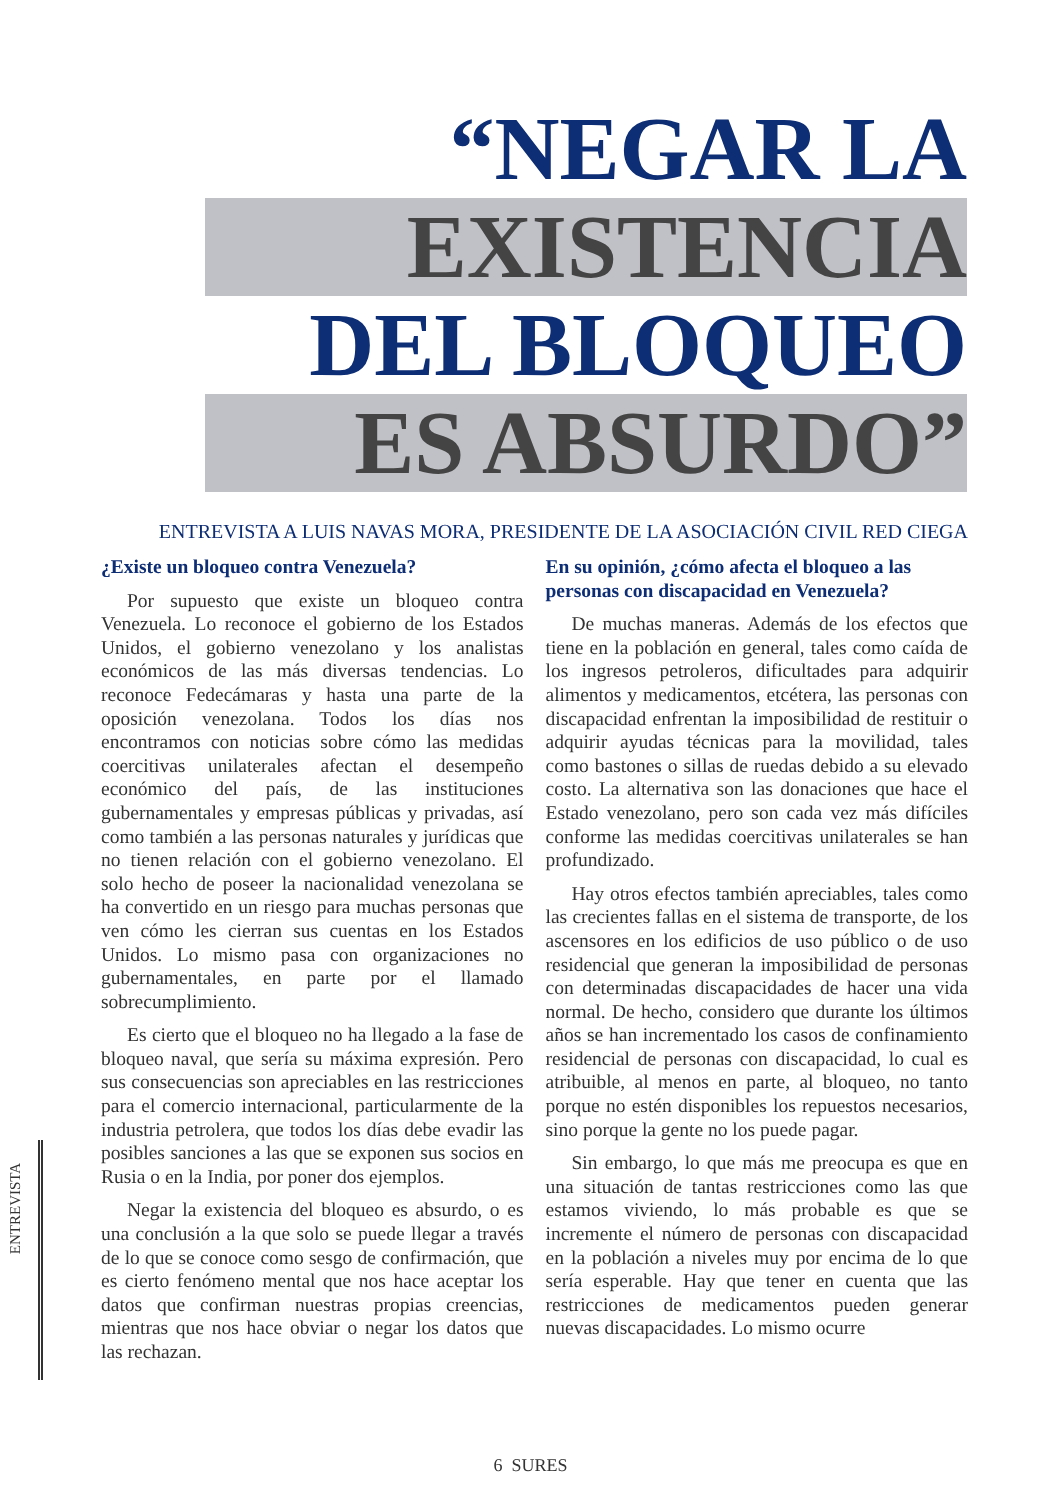“NEGAR LA
EXISTENCIA
DEL BLOQUEO
ES ABSURDO”
ENTREVISTA A LUIS NAVAS MORA, PRESIDENTE DE LA ASOCIACIÓN CIVIL RED CIEGA
¿Existe un bloqueo contra Venezuela?
Por supuesto que existe un bloqueo contra Venezuela. Lo reconoce el gobierno de los Estados Unidos, el gobierno venezolano y los analistas económicos de las más diversas tendencias. Lo reconoce Fedecámaras y hasta una parte de la oposición venezolana. Todos los días nos encontramos con noticias sobre cómo las medidas coercitivas unilaterales afectan el desempeño económico del país, de las instituciones gubernamentales y empresas públicas y privadas, así como también a las personas naturales y jurídicas que no tienen relación con el gobierno venezolano. El solo hecho de poseer la nacionalidad venezolana se ha convertido en un riesgo para muchas personas que ven cómo les cierran sus cuentas en los Estados Unidos. Lo mismo pasa con organizaciones no gubernamentales, en parte por el llamado sobrecumplimiento.
Es cierto que el bloqueo no ha llegado a la fase de bloqueo naval, que sería su máxima expresión. Pero sus consecuencias son apreciables en las restricciones para el comercio internacional, particularmente de la industria petrolera, que todos los días debe evadir las posibles sanciones a las que se exponen sus socios en Rusia o en la India, por poner dos ejemplos.
Negar la existencia del bloqueo es absurdo, o es una conclusión a la que solo se puede llegar a través de lo que se conoce como sesgo de confirmación, que es cierto fenómeno mental que nos hace aceptar los datos que confirman nuestras propias creencias, mientras que nos hace obviar o negar los datos que las rechazan.
En su opinión, ¿cómo afecta el bloqueo a las personas con discapacidad en Venezuela?
De muchas maneras. Además de los efectos que tiene en la población en general, tales como caída de los ingresos petroleros, dificultades para adquirir alimentos y medicamentos, etcétera, las personas con discapacidad enfrentan la imposibilidad de restituir o adquirir ayudas técnicas para la movilidad, tales como bastones o sillas de ruedas debido a su elevado costo. La alternativa son las donaciones que hace el Estado venezolano, pero son cada vez más difíciles conforme las medidas coercitivas unilaterales se han profundizado.
Hay otros efectos también apreciables, tales como las crecientes fallas en el sistema de transporte, de los ascensores en los edificios de uso público o de uso residencial que generan la imposibilidad de personas con determinadas discapacidades de hacer una vida normal. De hecho, considero que durante los últimos años se han incrementado los casos de confinamiento residencial de personas con discapacidad, lo cual es atribuible, al menos en parte, al bloqueo, no tanto porque no estén disponibles los repuestos necesarios, sino porque la gente no los puede pagar.
Sin embargo, lo que más me preocupa es que en una situación de tantas restricciones como las que estamos viviendo, lo más probable es que se incremente el número de personas con discapacidad en la población a niveles muy por encima de lo que sería esperable. Hay que tener en cuenta que las restricciones de medicamentos pueden generar nuevas discapacidades. Lo mismo ocurre
ENTREVISTA
6 SURES